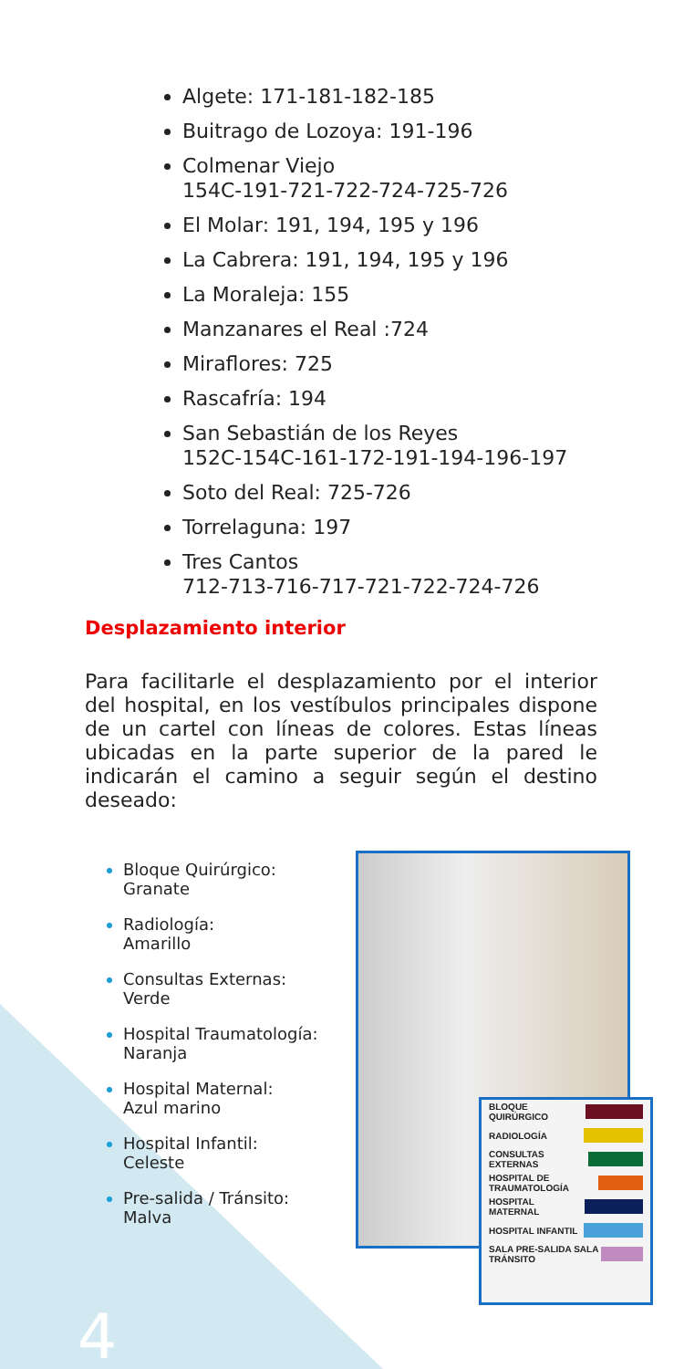Algete: 171-181-182-185
Buitrago de Lozoya: 191-196
Colmenar Viejo
154C-191-721-722-724-725-726
El Molar: 191, 194, 195 y 196
La Cabrera: 191, 194, 195 y 196
La Moraleja: 155
Manzanares el Real :724
Miraflores: 725
Rascafría: 194
San Sebastián de los Reyes
152C-154C-161-172-191-194-196-197
Soto del Real: 725-726
Torrelaguna: 197
Tres Cantos
712-713-716-717-721-722-724-726
Desplazamiento interior
Para facilitarle el desplazamiento por el interior del hospital, en los vestíbulos principales dispone de un cartel con líneas de colores. Estas líneas ubicadas en la parte superior de la pared le indicarán el camino a seguir según el destino deseado:
Bloque Quirúrgico:
Granate
Radiología:
Amarillo
Consultas Externas:
Verde
Hospital Traumatología:
Naranja
Hospital Maternal:
Azul marino
Hospital Infantil:
Celeste
Pre-salida / Tránsito:
Malva
BLOQUE QUIRÚRGICO
RADIOLOGÍA
CONSULTAS EXTERNAS
HOSPITAL DE TRAUMATOLOGÍA
HOSPITAL MATERNAL
HOSPITAL INFANTIL
SALA PRE-SALIDA SALA TRÁNSITO
4